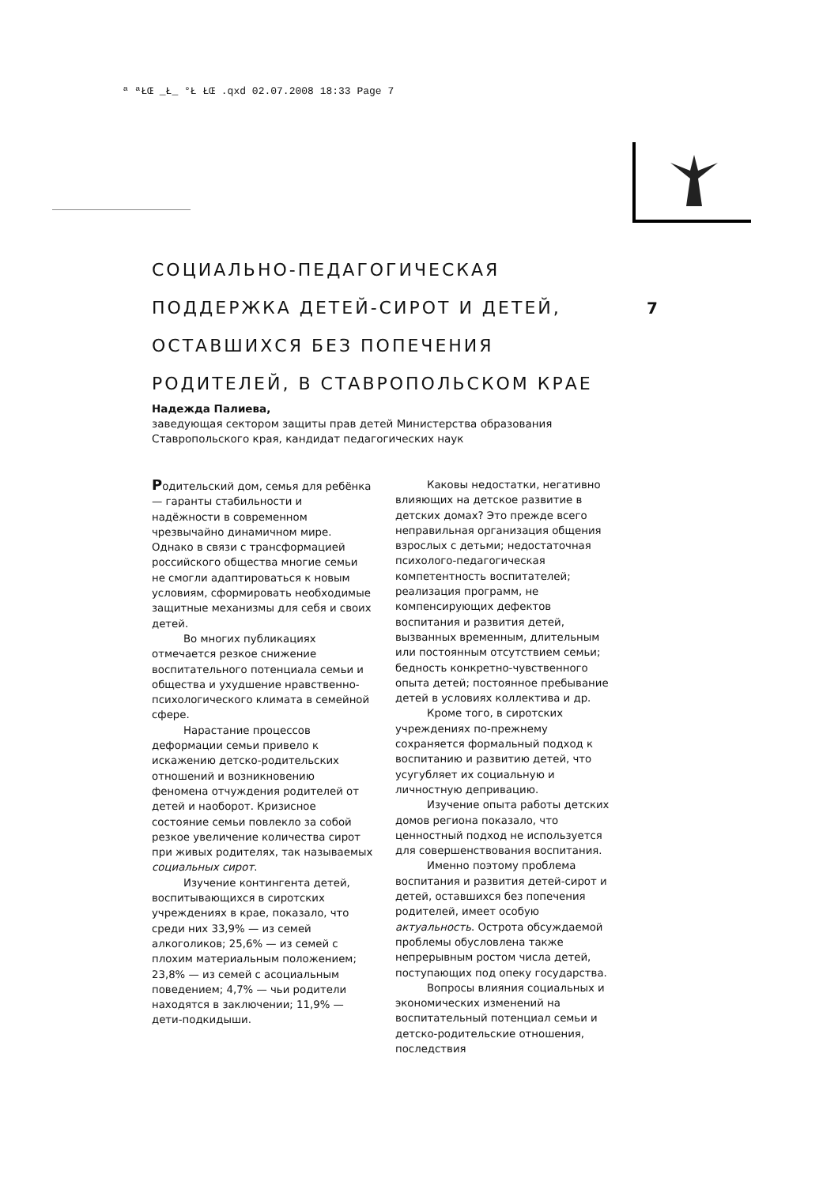ª ªŁŒ _Ł_ °Ł ŁŒ .qxd 02.07.2008 18:33 Page 7
СОЦИАЛЬНО-ПЕДАГОГИЧЕСКАЯ ПОДДЕРЖКА ДЕТЕЙ-СИРОТ И ДЕТЕЙ, ОСТАВШИХСЯ БЕЗ ПОПЕЧЕНИЯ РОДИТЕЛЕЙ, В СТАВРОПОЛЬСКОМ КРАЕ
7
Надежда Палиева,
заведующая сектором защиты прав детей Министерства образования Ставропольского края, кандидат педагогических наук
Родительский дом, семья для ребёнка — гаранты стабильности и надёжности в современном чрезвычайно динамичном мире. Однако в связи с трансформацией российского общества многие семьи не смогли адаптироваться к новым условиям, сформировать необходимые защитные механизмы для себя и своих детей.
Во многих публикациях отмечается резкое снижение воспитательного потенциала семьи и общества и ухудшение нравственно-психологического климата в семейной сфере.
Нарастание процессов деформации семьи привело к искажению детско-родительских отношений и возникновению феномена отчуждения родителей от детей и наоборот. Кризисное состояние семьи повлекло за собой резкое увеличение количества сирот при живых родителях, так называемых социальных сирот.
Изучение контингента детей, воспитывающихся в сиротских учреждениях в крае, показало, что среди них 33,9% — из семей алкоголиков; 25,6% — из семей с плохим материальным положением; 23,8% — из семей с асоциальным поведением; 4,7% — чьи родители находятся в заключении; 11,9% — дети-подкидыши.
Каковы недостатки, негативно влияющих на детское развитие в детских домах? Это прежде всего неправильная организация общения взрослых с детьми; недостаточная психолого-педагогическая компетентность воспитателей; реализация программ, не компенсирующих дефектов воспитания и развития детей, вызванных временным, длительным или постоянным отсутствием семьи; бедность конкретно-чувственного опыта детей; постоянное пребывание детей в условиях коллектива и др.
Кроме того, в сиротских учреждениях по-прежнему сохраняется формальный подход к воспитанию и развитию детей, что усугубляет их социальную и личностную депривацию.
Изучение опыта работы детских домов региона показало, что ценностный подход не используется для совершенствования воспитания.
Именно поэтому проблема воспитания и развития детей-сирот и детей, оставшихся без попечения родителей, имеет особую актуальность. Острота обсуждаемой проблемы обусловлена также непрерывным ростом числа детей, поступающих под опеку государства.
Вопросы влияния социальных и экономических изменений на воспитательный потенциал семьи и детско-родительские отношения, последствия